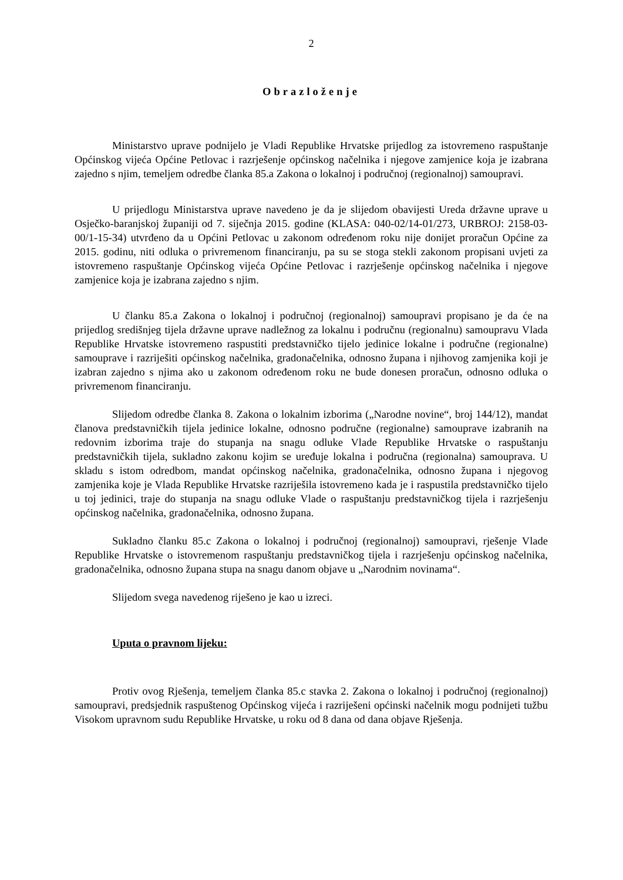2
Obrazloženje
Ministarstvo uprave podnijelo je Vladi Republike Hrvatske prijedlog za istovremeno raspuštanje Općinskog vijeća Općine Petlovac i razrješenje općinskog načelnika i njegove zamjenice koja je izabrana zajedno s njim, temeljem odredbe članka 85.a Zakona o lokalnoj i područnoj (regionalnoj) samoupravi.
U prijedlogu Ministarstva uprave navedeno je da je slijedom obavijesti Ureda državne uprave u Osječko-baranjskoj županiji od 7. siječnja 2015. godine (KLASA: 040-02/14-01/273, URBROJ: 2158-03-00/1-15-34) utvrđeno da u Općini Petlovac u zakonom određenom roku nije donijet proračun Općine za 2015. godinu, niti odluka o privremenom financiranju, pa su se stoga stekli zakonom propisani uvjeti za istovremeno raspuštanje Općinskog vijeća Općine Petlovac i razrješenje općinskog načelnika i njegove zamjenice koja je izabrana zajedno s njim.
U članku 85.a Zakona o lokalnoj i područnoj (regionalnoj) samoupravi propisano je da će na prijedlog središnjeg tijela državne uprave nadležnog za lokalnu i područnu (regionalnu) samoupravu Vlada Republike Hrvatske istovremeno raspustiti predstavničko tijelo jedinice lokalne i područne (regionalne) samouprave i razriješiti općinskog načelnika, gradonačelnika, odnosno župana i njihovog zamjenika koji je izabran zajedno s njima ako u zakonom određenom roku ne bude donesen proračun, odnosno odluka o privremenom financiranju.
Slijedom odredbe članka 8. Zakona o lokalnim izborima („Narodne novine“, broj 144/12), mandat članova predstavničkih tijela jedinice lokalne, odnosno područne (regionalne) samouprave izabranih na redovnim izborima traje do stupanja na snagu odluke Vlade Republike Hrvatske o raspuštanju predstavničkih tijela, sukladno zakonu kojim se uređuje lokalna i područna (regionalna) samouprava. U skladu s istom odredbom, mandat općinskog načelnika, gradonačelnika, odnosno župana i njegovog zamjenika koje je Vlada Republike Hrvatske razriješila istovremeno kada je i raspustila predstavničko tijelo u toj jedinici, traje do stupanja na snagu odluke Vlade o raspuštanju predstavničkog tijela i razrješenju općinskog načelnika, gradonačelnika, odnosno župana.
Sukladno članku 85.c Zakona o lokalnoj i područnoj (regionalnoj) samoupravi, rješenje Vlade Republike Hrvatske o istovremenom raspuštanju predstavničkog tijela i razrješenju općinskog načelnika, gradonačelnika, odnosno župana stupa na snagu danom objave u „Narodnim novinama“.
Slijedom svega navedenog riješeno je kao u izreci.
Uputa o pravnom lijeku:
Protiv ovog Rješenja, temeljem članka 85.c stavka 2. Zakona o lokalnoj i područnoj (regionalnoj) samoupravi, predsjednik raspuštenog Općinskog vijeća i razriješeni općinski načelnik mogu podnijeti tužbu Visokom upravnom sudu Republike Hrvatske, u roku od 8 dana od dana objave Rješenja.